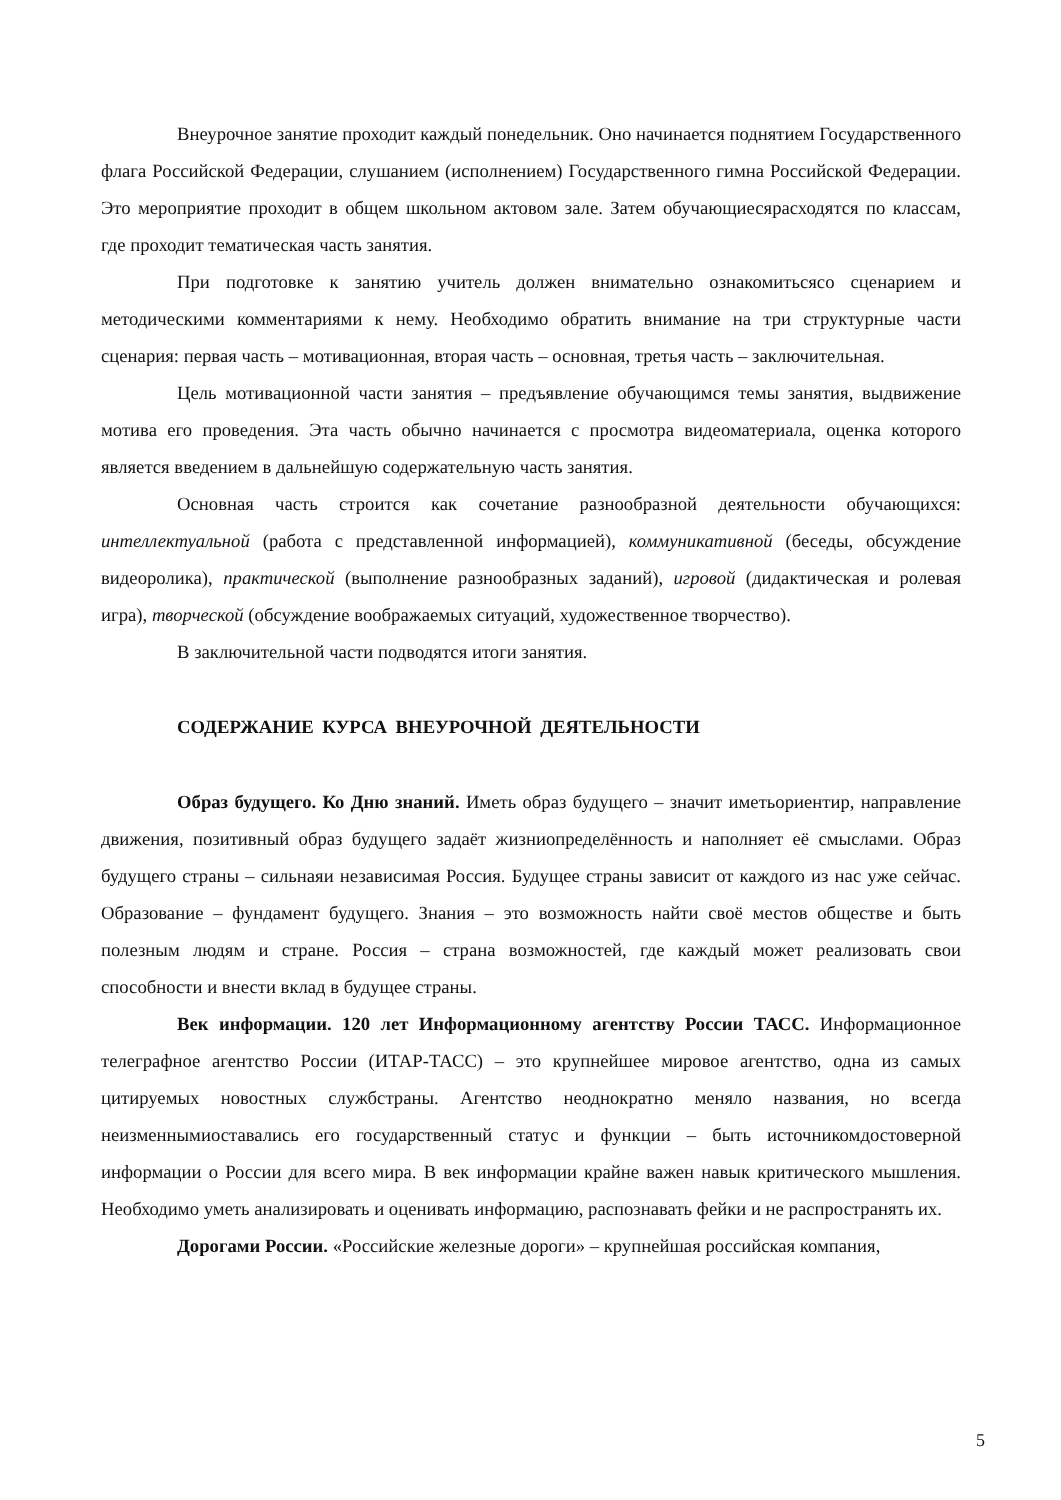Внеурочное занятие проходит каждый понедельник. Оно начинается поднятием Государственного флага Российской Федерации, слушанием (исполнением) Государственного гимна Российской Федерации. Это мероприятие проходит в общем школьном актовом зале. Затем обучающиесяpасходятся по классам, где проходит тематическая часть занятия.
При подготовке к занятию учитель должен внимательно ознакомитьсясо сценарием и методическими комментариями к нему. Необходимо обратить внимание на три структурные части сценария: первая часть – мотивационная, вторая часть – основная, третья часть – заключительная.
Цель мотивационной части занятия – предъявление обучающимся темы занятия, выдвижение мотива его проведения. Эта часть обычно начинается с просмотра видеоматериала, оценка которого является введением в дальнейшую содержательную часть занятия.
Основная часть строится как сочетание разнообразной деятельности обучающихся: интеллектуальной (работа с представленной информацией), коммуникативной (беседы, обсуждение видеоролика), практической (выполнение разнообразных заданий), игровой (дидактическая и ролевая игра), творческой (обсуждение воображаемых ситуаций, художественное творчество).
В заключительной части подводятся итоги занятия.
СОДЕРЖАНИЕ КУРСА ВНЕУРОЧНОЙ ДЕЯТЕЛЬНОСТИ
Образ будущего. Ко Дню знаний. Иметь образ будущего – значит иметьориентир, направление движения, позитивный образ будущего задаёт жизниопределённость и наполняет её смыслами. Образ будущего страны – сильнаяи независимая Россия. Будущее страны зависит от каждого из нас уже сейчас. Образование – фундамент будущего. Знания – это возможность найти своё местов обществе и быть полезным людям и стране. Россия – страна возможностей, где каждый может реализовать свои способности и внести вклад в будущее страны.
Век информации. 120 лет Информационному агентству России ТАСС. Информационное телеграфное агентство России (ИТАР-ТАСС) – это крупнейшее мировое агентство, одна из самых цитируемых новостных службстраны. Агентство неоднократно меняло названия, но всегда неизменнымиоставались его государственный статус и функции – быть источникомдостоверной информации о России для всего мира. В век информации крайне важен навык критического мышления. Необходимо уметь анализировать и оценивать информацию, распознавать фейки и не распространять их.
Дорогами России. «Российские железные дороги» – крупнейшая российская компания,
5